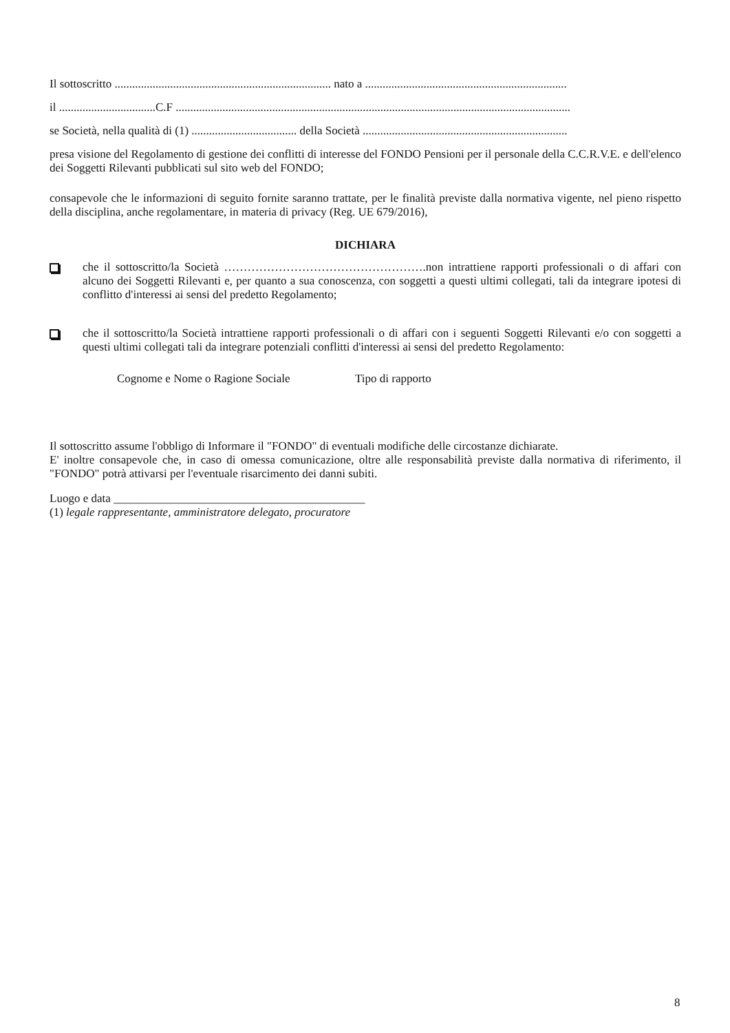Il sottoscritto .......................................................................... nato a .....................................................................
il .................................C.F .......................................................................................................................................
se Società, nella qualità di (1) .................................... della Società ......................................................................
presa visione del Regolamento di gestione dei conflitti di interesse del FONDO Pensioni per il personale della C.C.R.V.E. e dell'elenco dei Soggetti Rilevanti pubblicati sul sito web del FONDO;
consapevole che le informazioni di seguito fornite saranno trattate, per le finalità previste dalla normativa vigente, nel pieno rispetto della disciplina, anche regolamentare, in materia di privacy (Reg. UE 679/2016),
DICHIARA
che il sottoscritto/la Società …………………………………………….non intrattiene rapporti professionali o di affari con alcuno dei Soggetti Rilevanti e, per quanto a sua conoscenza, con soggetti a questi ultimi collegati, tali da integrare ipotesi di conflitto d'interessi ai sensi del predetto Regolamento;
che il sottoscritto/la Società intrattiene rapporti professionali o di affari con i seguenti Soggetti Rilevanti e/o con soggetti a questi ultimi collegati tali da integrare potenziali conflitti d'interessi ai sensi del predetto Regolamento:
Cognome e Nome o Ragione Sociale Tipo di rapporto
Il sottoscritto assume l'obbligo di Informare il "FONDO" di eventuali modifiche delle circostanze dichiarate.
E' inoltre consapevole che, in caso di omessa comunicazione, oltre alle responsabilità previste dalla normativa di riferimento, il "FONDO" potrà attivarsi per l'eventuale risarcimento dei danni subiti.
Luogo e data ___________________________________________
(1) legale rappresentante, amministratore delegato, procuratore
8